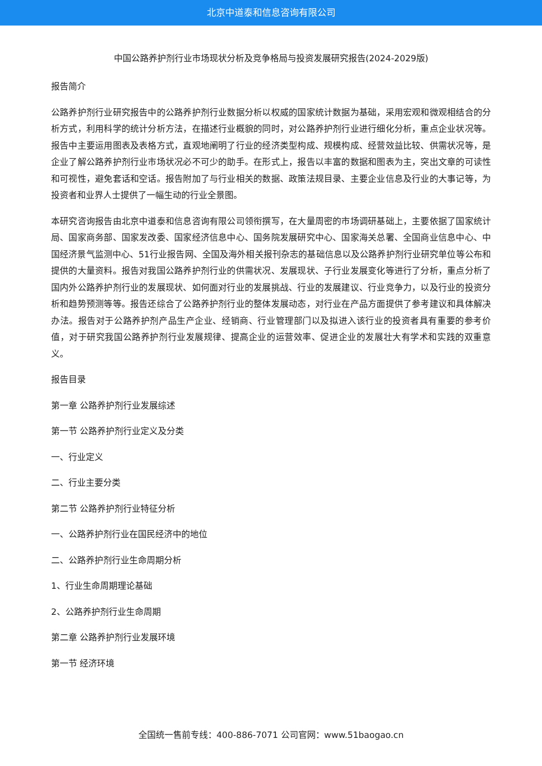北京中道泰和信息咨询有限公司
中国公路养护剂行业市场现状分析及竞争格局与投资发展研究报告(2024-2029版)
报告简介
公路养护剂行业研究报告中的公路养护剂行业数据分析以权威的国家统计数据为基础，采用宏观和微观相结合的分析方式，利用科学的统计分析方法，在描述行业概貌的同时，对公路养护剂行业进行细化分析，重点企业状况等。报告中主要运用图表及表格方式，直观地阐明了行业的经济类型构成、规模构成、经营效益比较、供需状况等，是企业了解公路养护剂行业市场状况必不可少的助手。在形式上，报告以丰富的数据和图表为主，突出文章的可读性和可视性，避免套话和空话。报告附加了与行业相关的数据、政策法规目录、主要企业信息及行业的大事记等，为投资者和业界人士提供了一幅生动的行业全景图。
本研究咨询报告由北京中道泰和信息咨询有限公司领衔撰写，在大量周密的市场调研基础上，主要依据了国家统计局、国家商务部、国家发改委、国家经济信息中心、国务院发展研究中心、国家海关总署、全国商业信息中心、中国经济景气监测中心、51行业报告网、全国及海外相关报刊杂志的基础信息以及公路养护剂行业研究单位等公布和提供的大量资料。报告对我国公路养护剂行业的供需状况、发展现状、子行业发展变化等进行了分析，重点分析了国内外公路养护剂行业的发展现状、如何面对行业的发展挑战、行业的发展建议、行业竞争力，以及行业的投资分析和趋势预测等等。报告还综合了公路养护剂行业的整体发展动态，对行业在产品方面提供了参考建议和具体解决办法。报告对于公路养护剂产品生产企业、经销商、行业管理部门以及拟进入该行业的投资者具有重要的参考价值，对于研究我国公路养护剂行业发展规律、提高企业的运营效率、促进企业的发展壮大有学术和实践的双重意义。
报告目录
第一章 公路养护剂行业发展综述
第一节 公路养护剂行业定义及分类
一、行业定义
二、行业主要分类
第二节 公路养护剂行业特征分析
一、公路养护剂行业在国民经济中的地位
二、公路养护剂行业生命周期分析
1、行业生命周期理论基础
2、公路养护剂行业生命周期
第二章 公路养护剂行业发展环境
第一节 经济环境
全国统一售前专线：400-886-7071 公司官网：www.51baogao.cn